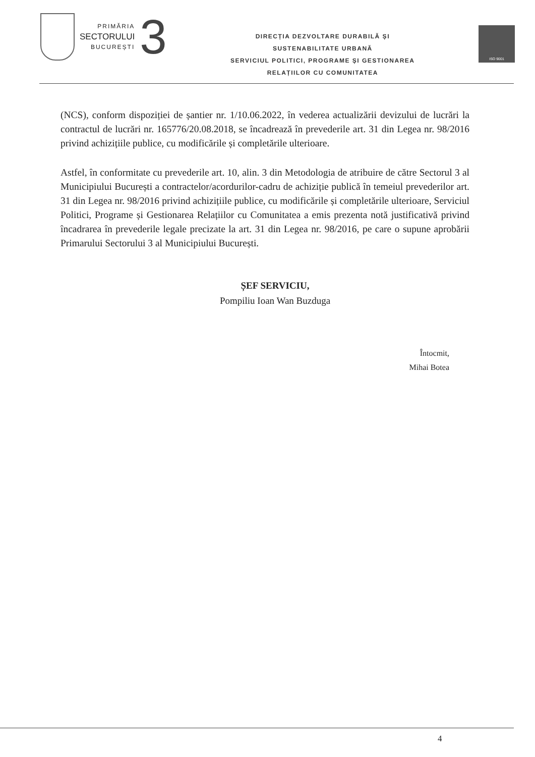PRIMĂRIA
SECTORULUI
BUCUREȘTI
3
DIRECȚIA DEZVOLTARE DURABILĂ ȘI
SUSTENABILITATE URBANĂ
SERVICIUL POLITICI, PROGRAME ȘI GESTIONAREA
RELAȚIILOR CU COMUNITATEA
ISO 9001
(NCS), conform dispoziției de șantier nr. 1/10.06.2022, în vederea actualizării devizului de lucrări la contractul de lucrări nr. 165776/20.08.2018, se încadrează în prevederile art. 31 din Legea nr. 98/2016 privind achizițiile publice, cu modificările și completările ulterioare.
Astfel, în conformitate cu prevederile art. 10, alin. 3 din Metodologia de atribuire de către Sectorul 3 al Municipiului București a contractelor/acordurilor-cadru de achiziție publică în temeiul prevederilor art. 31 din Legea nr. 98/2016 privind achizițiile publice, cu modificările și completările ulterioare, Serviciul Politici, Programe și Gestionarea Relațiilor cu Comunitatea a emis prezenta notă justificativă privind încadrarea în prevederile legale precizate la art. 31 din Legea nr. 98/2016, pe care o supune aprobării Primarului Sectorului 3 al Municipiului București.
ȘEF SERVICIU,
Pompiliu Ioan Wan Buzduga
Întocmit,
Mihai Botea
4